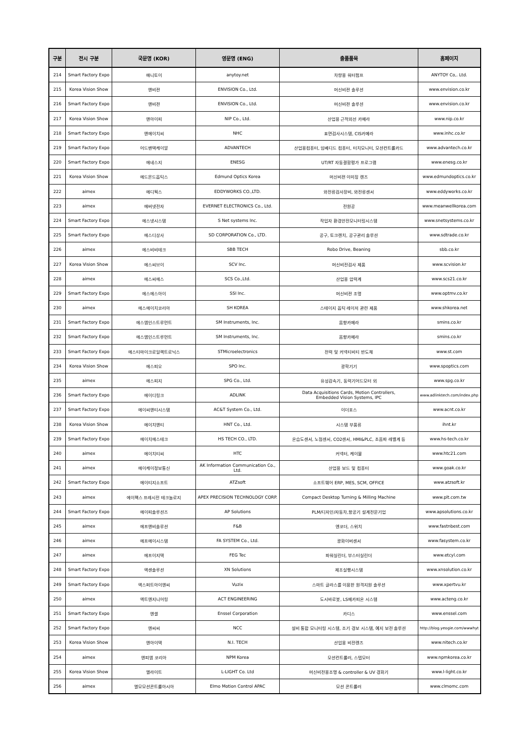| 구분 | 전시 구분 | 국문명 (KOR) | 영문명 (ENG) | 출품품목 | 홈페이지 |
| --- | --- | --- | --- | --- | --- |
| 214 | Smart Factory Expo | 애니토이 | anytoy.net | 차량용 워터펌프 | ANYTOY Co,. Ltd. |
| 215 | Korea Vision Show | 앤비젼 | ENVISION Co., Ltd. | 머신비젼 솔루션 | www.envision.co.kr |
| 216 | Smart Factory Expo | 앤비젼 | ENVISION Co., Ltd. | 머신비젼 솔루션 | www.envision.co.kr |
| 217 | Korea Vision Show | 앤아이피 | NIP Co., Ltd. | 산업용 근적외선 카메라 | www.nip.co.kr |
| 218 | Smart Factory Expo | 앤에이치씨 | NHC | 표면검사시스템, CIS카메라 | www.inhc.co.kr |
| 219 | Smart Factory Expo | 어드밴텍케이알 | ADVANTECH | 산업용컴퓨터, 임베디드 컴퓨터, 터치모니터, 모션컨트롤카드 | www.advantech.co.kr |
| 220 | Smart Factory Expo | 에네스지 | ENESG | UT/RT 자동결함평가 프로그램 | www.enesg.co.kr |
| 221 | Korea Vision Show | 에드몬드옵틱스 | Edmund Optics Korea | 머신비젼 이미징 렌즈 | www.edmundoptics.co.kr |
| 222 | aimex | 에디웍스 | EDDYWORKS CO.,LTD. | 와전류검사장비, 와전류센서 | www.eddyworks.co.kr |
| 223 | aimex | 에버넷전자 | EVERNET ELECTRONICS Co., Ltd. | 전원공 | www.meanwellkorea.com |
| 224 | Smart Factory Expo | 에스넷시스템 | S Net systems Inc. | 작업자 환경안전모니터링시스템 | www.snetsystems.co.kr |
| 225 | Smart Factory Expo | 에스디상사 | SD CORPORATION Co., LTD. | 공구, 토크렌치, 공구관리 솔루션 | www.sdtrade.co.kr |
| 226 | aimex | 에스비비테크 | SBB TECH | Robo Drive, Beaning | sbb.co.kr |
| 227 | Korea Vision Show | 에스씨브이 | SCV Inc. | 머신비전검사 제품 | www.scvision.kr |
| 228 | aimex | 에스씨에스 | SCS Co.,Ltd. | 산업용 압력계 | www.scs21.co.kr |
| 229 | Smart Factory Expo | 에스에스아이 | SSI Inc. | 머신비젼 조명 | www.optmv.co.kr |
| 230 | aimex | 에스에이치코리아 | SH KOREA | 스테이지 옵틱 레이저 관련 제품 | www.shkorea.net |
| 231 | Smart Factory Expo | 에스엠인스트루먼트 | SM Instruments, Inc. | 음향카메라 | smins.co.kr |
| 232 | Smart Factory Expo | 에스엠인스트루먼트 | SM Instruments, Inc. | 음향카메라 | smins.co.kr |
| 233 | Smart Factory Expo | 에스티마이크로일렉트로닉스 | STMicroelectronics | 전력 및 커넥티비티 반도체 | www.st.com |
| 234 | Korea Vision Show | 에스피오 | SPO Inc. | 광학기기 | www.spoptics.com |
| 235 | aimex | 에스피지 | SPG Co., Ltd. | 유성감속기, 동력기어드모터 외 | www.spg.co.kr |
| 236 | Smart Factory Expo | 에이디링크 | ADLINK | Data Acquisitions Cards, Motion Controllers, Embedded Vision Systems, IPC | www.adlinktech.com/index.php |
| 237 | Smart Factory Expo | 에이씨앤티시스템 | AC&T System Co., Ltd. | 이더포스 | www.acnt.co.kr |
| 238 | Korea Vision Show | 에이치앤티 | HNT Co., Ltd. | 시스템 부품류 | ihnt.kr |
| 239 | Smart Factory Expo | 에이치에스테크 | HS TECH CO., LTD. | 온습도센서, 노점센서, CO2센서, HMI&PLC, 초음파 레벨계 등 | www.hs-tech.co.kr |
| 240 | aimex | 에이치티씨 | HTC | 커넥터, 케이블 | www.htc21.com |
| 241 | aimex | 에이케이정보통신 | AK Information Communication Co., Ltd. | 산업용 보드 및 컴퓨터 | www.goak.co.kr |
| 242 | Smart Factory Expo | 에이티지소프트 | ATZsoft | 소프트웨어 ERP, MES, SCM, OFFICE | www.atzsoft.kr |
| 243 | aimex | 에이펙스 프레시전 테크놀로지 | APEX PRECISION TECHNOLOGY CORP. | Compact Desktop Turning & Milling Machine | www.plt.com.tw |
| 244 | Smart Factory Expo | 에이피솔루션즈 | AP Solutions | PLM/디자인/자동차,항공기 설계전문기업 | www.apsolutions.co.kr |
| 245 | aimex | 에프앤비솔루션 | F&B | 엔코더, 스위치 | www.fastnbest.com |
| 246 | aimex | 에프에이시스템 | FA SYSTEM Co., Ltd. | 광화이버센서 | www.fasystem.co.kr |
| 247 | aimex | 에프이지텍 | FEG Tec | 파워실린더, 부스터실린더 | www.etcyl.com |
| 248 | Smart Factory Expo | 엑센솔루션 | XN Solutions | 제조실행시스템 | www.xnsolution.co.kr |
| 249 | Smart Factory Expo | 엑스퍼트아이엔씨 | Vuzix | 스마트 글라스를 이용한 원격지원 솔루션 | www.xpertvu.kr |
| 250 | aimex | 엑트엔지니어링 | ACT ENGINEERING | 도시바로봇, LS메카피온 시스템 | www.acteng.co.kr |
| 251 | Smart Factory Expo | 엔셀 | Enssel Corporation | 카디스 | www.enssel.com |
| 252 | Smart Factory Expo | 엔씨씨 | NCC | 설비 통합 모니터링 시스템, 조기 경보 시스템, 예지 보전 솔루션 | http://blog.yeogie.com/wwwhyt |
| 253 | Korea Vision Show | 엔아이텍 | N.I. TECH | 산업용 비전렌즈 | www.nitech.co.kr |
| 254 | aimex | 엔피엠 코리아 | NPM Korea | 모션컨트롤러, 스텝모터 | www.npmkorea.co.kr |
| 255 | Korea Vision Show | 엘라이트 | L-LIGHT Co. Ltd | 머신비전용조명 & controller & UV 경화기 | www.l-light.co.kr |
| 256 | aimex | 엘모모션콘트롤아시아 | Elmo Motion Control APAC | 모션 콘트롤러 | www.clmomc.com |